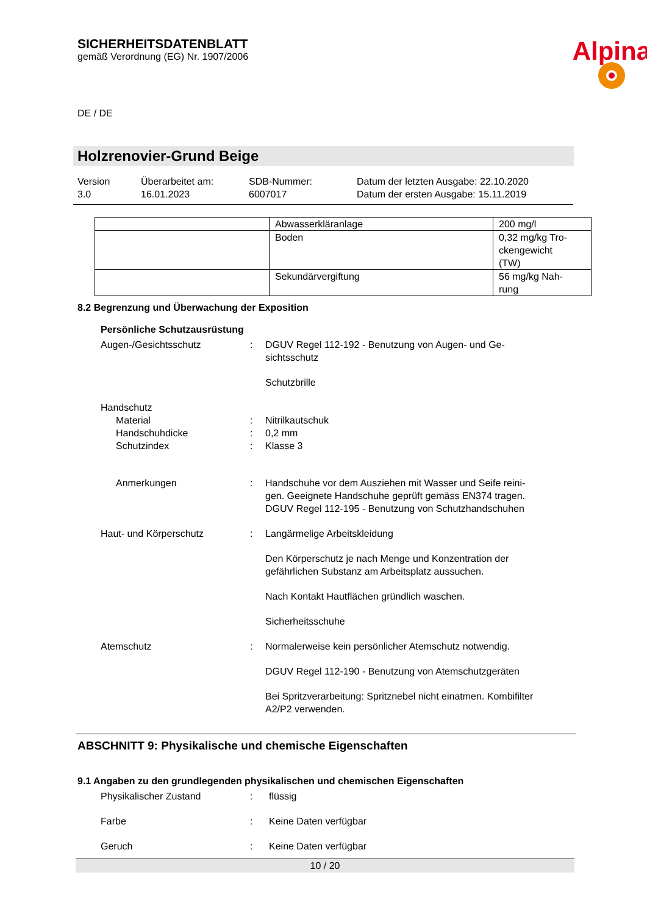Alpina
SICHERHEITSDATENBLATT
gemäß Verordnung (EG) Nr. 1907/2006
DE / DE
Holzrenovier-Grund Beige
Version
3.0
Überarbeitet am:
16.01.2023
SDB-Nummer:
6007017
Datum der letzten Ausgabe: 22.10.2020
Datum der ersten Ausgabe: 15.11.2019
| | Abwasserkläranlage | 200 mg/l |
| | Boden | 0,32 mg/kg Tro- ckengewicht (TW) |
| | Sekundärvergiftung | 56 mg/kg Nah- rung |
8.2 Begrenzung und Überwachung der Exposition
Persönliche Schutzausrüstung
Augen-/Gesichtsschutz : DGUV Regel 112-192 - Benutzung von Augen- und Ge-
sichtsschutz
Schutzbrille
Handschutz
Material : Nitrilkautschuk
Handschuhdicke : 0,2 mm
Schutzindex : Klasse 3
Anmerkungen : Handschuhe vor dem Ausziehen mit Wasser und Seife reini-
gen. Geeignete Handschuhe geprüft gemäss EN374 tragen.
DGUV Regel 112-195 - Benutzung von Schutzhandschuhen
Haut- und Körperschutz : Langärmelige Arbeitskleidung
Den Körperschutz je nach Menge und Konzentration der
gefährlichen Substanz am Arbeitsplatz aussuchen.
Nach Kontakt Hautflächen gründlich waschen.
Sicherheitsschuhe
Atemschutz : Normalerweise kein persönlicher Atemschutz notwendig.
DGUV Regel 112-190 - Benutzung von Atemschutzgeräten
Bei Spritzverarbeitung: Spritznebel nicht einatmen. Kombifilter
A2/P2 verwenden.
ABSCHNITT 9: Physikalische und chemische Eigenschaften
9.1 Angaben zu den grundlegenden physikalischen und chemischen Eigenschaften
Physikalischer Zustand : flüssig
Farbe : Keine Daten verfügbar
Geruch : Keine Daten verfügbar
10 / 20